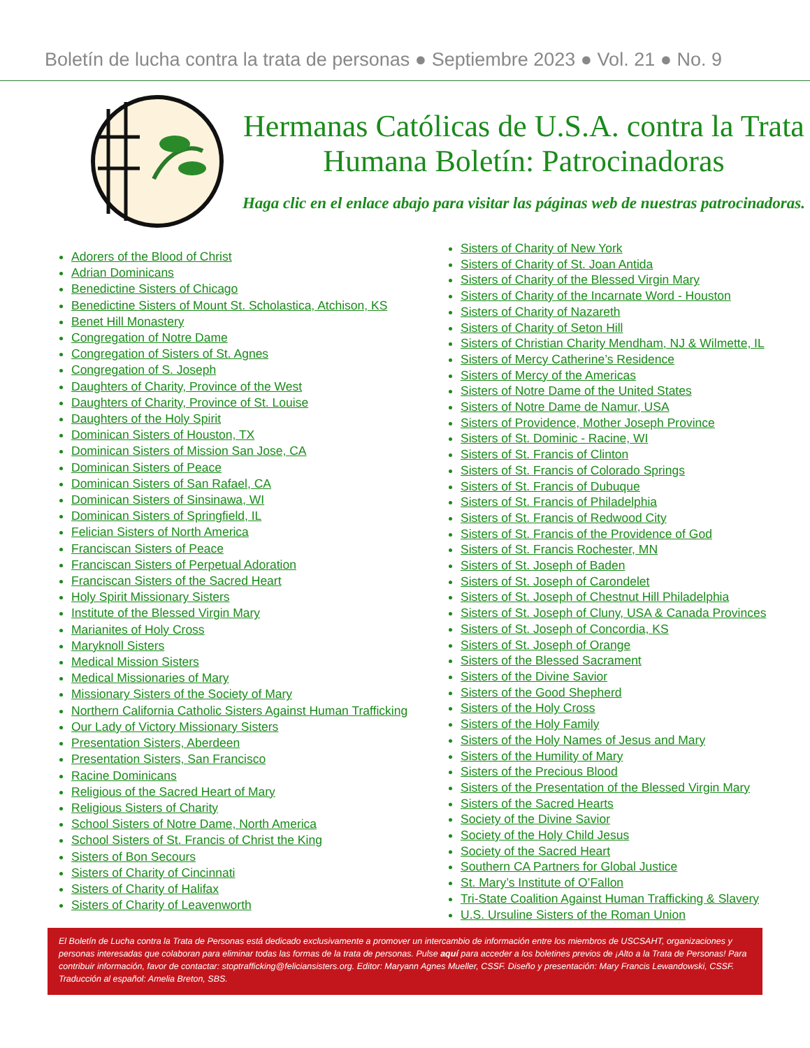Boletín de lucha contra la trata de personas ● Septiembre 2023 ● Vol. 21 ● No. 9
Hermanas Católicas de U.S.A. contra la Trata Humana Boletín: Patrocinadoras
Haga clic en el enlace abajo para visitar las páginas web de nuestras patrocinadoras.
Adorers of the Blood of Christ
Adrian Dominicans
Benedictine Sisters of Chicago
Benedictine Sisters of Mount St. Scholastica, Atchison, KS
Benet Hill Monastery
Congregation of Notre Dame
Congregation of Sisters of St. Agnes
Congregation of S. Joseph
Daughters of Charity, Province of the West
Daughters of Charity, Province of St. Louise
Daughters of the Holy Spirit
Dominican Sisters of Houston, TX
Dominican Sisters of Mission San Jose, CA
Dominican Sisters of Peace
Dominican Sisters of San Rafael, CA
Dominican Sisters of Sinsinawa, WI
Dominican Sisters of Springfield, IL
Felician Sisters of North America
Franciscan Sisters of Peace
Franciscan Sisters of Perpetual Adoration
Franciscan Sisters of the Sacred Heart
Holy Spirit Missionary Sisters
Institute of the Blessed Virgin Mary
Marianites of Holy Cross
Maryknoll Sisters
Medical Mission Sisters
Medical Missionaries of Mary
Missionary Sisters of the Society of Mary
Northern California Catholic Sisters Against Human Trafficking
Our Lady of Victory Missionary Sisters
Presentation Sisters, Aberdeen
Presentation Sisters, San Francisco
Racine Dominicans
Religious of the Sacred Heart of Mary
Religious Sisters of Charity
School Sisters of Notre Dame, North America
School Sisters of St. Francis of Christ the King
Sisters of Bon Secours
Sisters of Charity of Cincinnati
Sisters of Charity of Halifax
Sisters of Charity of Leavenworth
Sisters of Charity of New York
Sisters of Charity of St. Joan Antida
Sisters of Charity of the Blessed Virgin Mary
Sisters of Charity of the Incarnate Word - Houston
Sisters of Charity of Nazareth
Sisters of Charity of Seton Hill
Sisters of Christian Charity Mendham, NJ & Wilmette, IL
Sisters of Mercy Catherine’s Residence
Sisters of Mercy of the Americas
Sisters of Notre Dame of the United States
Sisters of Notre Dame de Namur, USA
Sisters of Providence, Mother Joseph Province
Sisters of St. Dominic - Racine, WI
Sisters of St. Francis of Clinton
Sisters of St. Francis of Colorado Springs
Sisters of St. Francis of Dubuque
Sisters of St. Francis of Philadelphia
Sisters of St. Francis of Redwood City
Sisters of St. Francis of the Providence of God
Sisters of St. Francis Rochester, MN
Sisters of St. Joseph of Baden
Sisters of St. Joseph of Carondelet
Sisters of St. Joseph of Chestnut Hill Philadelphia
Sisters of St. Joseph of Cluny, USA & Canada Provinces
Sisters of St. Joseph of Concordia, KS
Sisters of St. Joseph of Orange
Sisters of the Blessed Sacrament
Sisters of the Divine Savior
Sisters of the Good Shepherd
Sisters of the Holy Cross
Sisters of the Holy Family
Sisters of the Holy Names of Jesus and Mary
Sisters of the Humility of Mary
Sisters of the Precious Blood
Sisters of the Presentation of the Blessed Virgin Mary
Sisters of the Sacred Hearts
Society of the Divine Savior
Society of the Holy Child Jesus
Society of the Sacred Heart
Southern CA Partners for Global Justice
St. Mary’s Institute of O’Fallon
Tri-State Coalition Against Human Trafficking & Slavery
U.S. Ursuline Sisters of the Roman Union
El Boletín de Lucha contra la Trata de Personas está dedicado exclusivamente a promover un intercambio de información entre los miembros de USCSAHT, organizaciones y personas interesadas que colaboran para eliminar todas las formas de la trata de personas. Pulse aquí para acceder a los boletines previos de ¡Alto a la Trata de Personas! Para contribuir información, favor de contactar: stoptrafficking@feliciansisters.org. Editor: Maryann Agnes Mueller, CSSF. Diseño y presentación: Mary Francis Lewandowski, CSSF. Traducción al español: Amelia Breton, SBS.